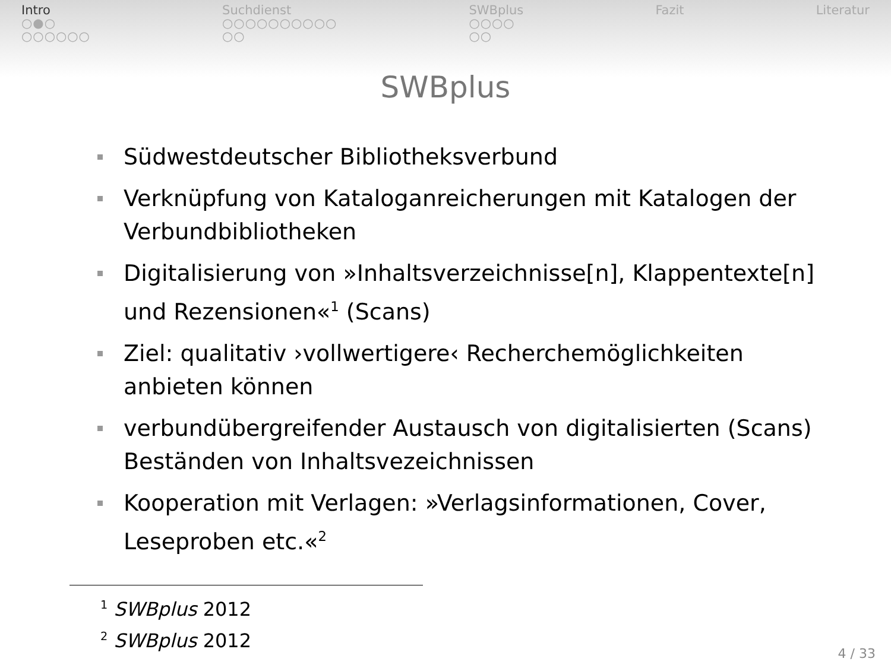Intro
○●○
○○○○○○
Suchdienst
○○○○○○○○○○
○○
SWBplus
○○○○
○○
Fazit Literatur
SWBplus
Südwestdeutscher Bibliotheksverbund
Verknüpfung von Kataloganreicherungen mit Katalogen der Verbundbibliotheken
Digitalisierung von »Inhaltsverzeichnisse[n], Klappentexte[n] und Rezensionen«<sup>1</sup> (Scans)
Ziel: qualitativ ›vollwertigere‹ Recherchemöglichkeiten anbieten können
verbundübergreifender Austausch von digitalisierten (Scans) Beständen von Inhaltsvezeichnissen
Kooperation mit Verlagen: »Verlagsinformationen, Cover, Leseproben etc.«<sup>2</sup>
<sup>1</sup> SWBplus 2012
<sup>2</sup> SWBplus 2012
4 / 33